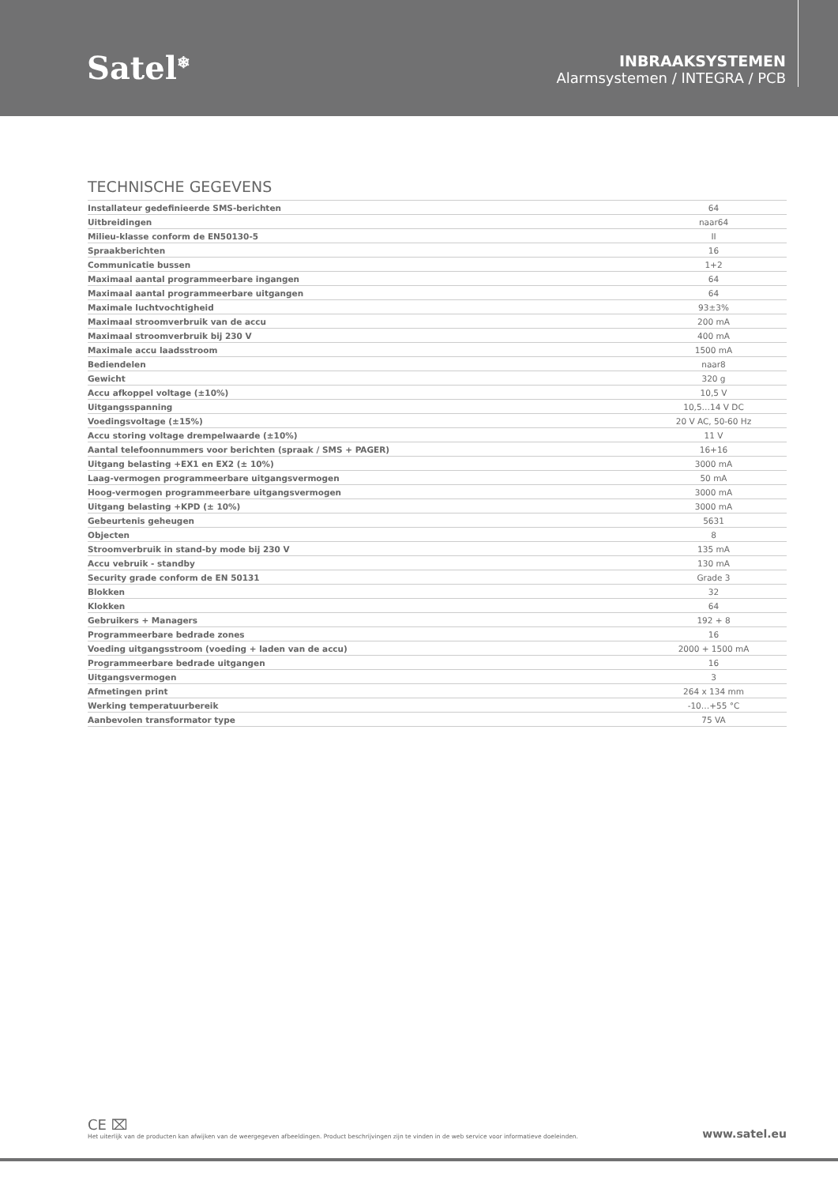Satel<sup>❄</sup>
INBRAAKSYSTEMEN
Alarmsystemen / INTEGRA / PCB
TECHNISCHE GEGEVENS
| Installateur gedefinieerde SMS-berichten | 64 |
| Uitbreidingen | naar64 |
| Milieu-klasse conform de EN50130-5 | II |
| Spraakberichten | 16 |
| Communicatie bussen | 1+2 |
| Maximaal aantal programmeerbare ingangen | 64 |
| Maximaal aantal programmeerbare uitgangen | 64 |
| Maximale luchtvochtigheid | 93±3% |
| Maximaal stroomverbruik van de accu | 200 mA |
| Maximaal stroomverbruik bij 230 V | 400 mA |
| Maximale accu laadsstroom | 1500 mA |
| Bediendelen | naar8 |
| Gewicht | 320 g |
| Accu afkoppel voltage (±10%) | 10,5 V |
| Uitgangsspanning | 10,5…14 V DC |
| Voedingsvoltage (±15%) | 20 V AC, 50-60 Hz |
| Accu storing voltage drempelwaarde (±10%) | 11 V |
| Aantal telefoonnummers voor berichten (spraak / SMS + PAGER) | 16+16 |
| Uitgang belasting +EX1 en EX2 (± 10%) | 3000 mA |
| Laag-vermogen programmeerbare uitgangsvermogen | 50 mA |
| Hoog-vermogen programmeerbare uitgangsvermogen | 3000 mA |
| Uitgang belasting +KPD (± 10%) | 3000 mA |
| Gebeurtenis geheugen | 5631 |
| Objecten | 8 |
| Stroomverbruik in stand-by mode bij 230 V | 135 mA |
| Accu vebruik - standby | 130 mA |
| Security grade conform de EN 50131 | Grade 3 |
| Blokken | 32 |
| Klokken | 64 |
| Gebruikers + Managers | 192 + 8 |
| Programmeerbare bedrade zones | 16 |
| Voeding uitgangsstroom (voeding + laden van de accu) | 2000 + 1500 mA |
| Programmeerbare bedrade uitgangen | 16 |
| Uitgangsvermogen | 3 |
| Afmetingen print | 264 x 134 mm |
| Werking temperatuurbereik | -10…+55 °C |
| Aanbevolen transformator type | 75 VA |
CE ⌧
Het uiterlijk van de producten kan afwijken van de weergegeven afbeeldingen. Product beschrijvingen zijn te vinden in de web service voor informatieve doeleinden.
www.satel.eu